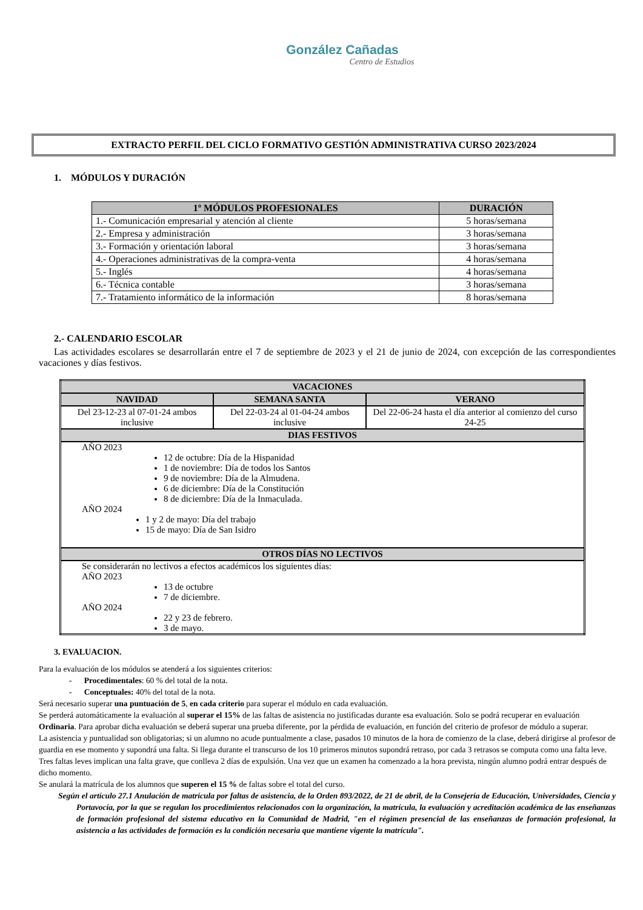González Cañadas
Centro de Estudios
EXTRACTO PERFIL DEL CICLO FORMATIVO GESTIÓN ADMINISTRATIVA CURSO 2023/2024
1. MÓDULOS Y DURACIÓN
| 1º MÓDULOS PROFESIONALES | DURACIÓN |
| --- | --- |
| 1.- Comunicación empresarial y atención al cliente | 5 horas/semana |
| 2.- Empresa y administración | 3 horas/semana |
| 3.- Formación y orientación laboral | 3 horas/semana |
| 4.- Operaciones administrativas de la compra-venta | 4 horas/semana |
| 5.- Inglés | 4 horas/semana |
| 6.- Técnica contable | 3 horas/semana |
| 7.- Tratamiento informático de la información | 8 horas/semana |
2.- CALENDARIO ESCOLAR
Las actividades escolares se desarrollarán entre el 7 de septiembre de 2023 y el 21 de junio de 2024, con excepción de las correspondientes vacaciones y días festivos.
| VACACIONES | | |
| --- | --- | --- |
| NAVIDAD | SEMANA SANTA | VERANO |
| Del 23-12-23 al 07-01-24 ambos inclusive | Del 22-03-24 al 01-04-24 ambos inclusive | Del 22-06-24 hasta el día anterior al comienzo del curso 24-25 |
| DIAS FESTIVOS | | |
| AÑO 2023 12 de octubre: Día de la Hispanidad 1 de noviembre: Día de todos los Santos 9 de noviembre: Día de la Almudena. 6 de diciembre: Día de la Constitución 8 de diciembre: Día de la Inmaculada. AÑO 2024 1 y 2 de mayo: Día del trabajo 15 de mayo: Día de San Isidro | | |
| OTROS DÍAS NO LECTIVOS | | |
| Se considerarán no lectivos a efectos académicos los siguientes días: AÑO 2023 13 de octubre 7 de diciembre. AÑO 2024 22 y 23 de febrero. 3 de mayo. | | |
3. EVALUACION.
Para la evaluación de los módulos se atenderá a los siguientes criterios:
- Procedimentales: 60 % del total de la nota.
- Conceptuales: 40% del total de la nota.
Será necesario superar una puntuación de 5, en cada criterio para superar el módulo en cada evaluación.
Se perderá automáticamente la evaluación al superar el 15% de las faltas de asistencia no justificadas durante esa evaluación. Solo se podrá recuperar en evaluación Ordinaria. Para aprobar dicha evaluación se deberá superar una prueba diferente, por la pérdida de evaluación, en función del criterio de profesor de módulo a superar.
La asistencia y puntualidad son obligatorias; si un alumno no acude puntualmente a clase, pasados 10 minutos de la hora de comienzo de la clase, deberá dirigirse al profesor de guardia en ese momento y supondrá una falta. Si llega durante el transcurso de los 10 primeros minutos supondrá retraso, por cada 3 retrasos se computa como una falta leve. Tres faltas leves implican una falta grave, que conlleva 2 días de expulsión. Una vez que un examen ha comenzado a la hora prevista, ningún alumno podrá entrar después de dicho momento.
Se anulará la matrícula de los alumnos que superen el 15 % de faltas sobre el total del curso.
Según el artículo 27.1 Anulación de matrícula por faltas de asistencia, de la Orden 893/2022, de 21 de abril, de la Consejería de Educación, Universidades, Ciencia y Portavocía, por la que se regulan los procedimientos relacionados con la organización, la matrícula, la evaluación y acreditación académica de las enseñanzas de formación profesional del sistema educativo en la Comunidad de Madrid, "en el régimen presencial de las enseñanzas de formación profesional, la asistencia a las actividades de formación es la condición necesaria que mantiene vigente la matrícula".